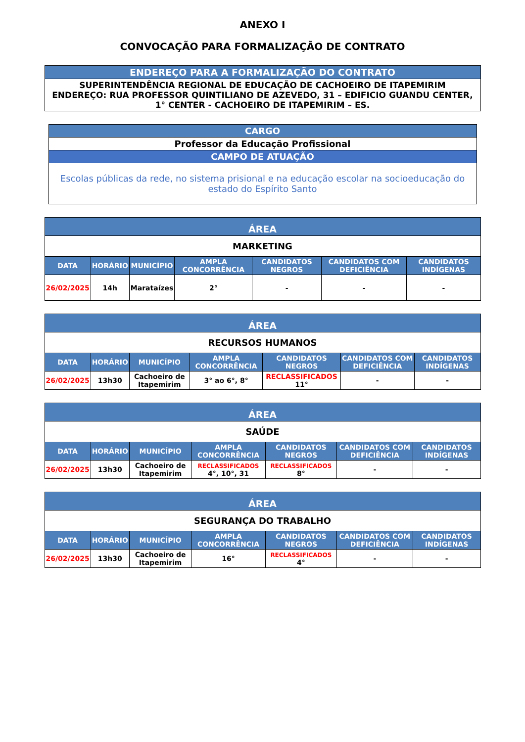ANEXO I
CONVOCAÇÃO PARA FORMALIZAÇÃO DE CONTRATO
| ENDEREÇO PARA A FORMALIZAÇÃO DO CONTRATO |
| --- |
| SUPERINTENDÊNCIA REGIONAL DE EDUCAÇÃO DE CACHOEIRO DE ITAPEMIRIM ENDEREÇO: RUA PROFESSOR QUINTILIANO DE AZEVEDO, 31 – EDIFICIO GUANDU CENTER, 1° CENTER - CACHOEIRO DE ITAPEMIRIM – ES. |
| CARGO |
| --- |
| Professor da Educação Profissional |
| CAMPO DE ATUAÇÃO |
| Escolas públicas da rede, no sistema prisional e na educação escolar na socioeducação do estado do Espírito Santo |
| ÁREA | | | | | | |
| --- | --- | --- | --- | --- | --- | --- |
| MARKETING | | | | | | |
| DATA | HORÁRIO | MUNICÍPIO | AMPLA CONCORRÊNCIA | CANDIDATOS NEGROS | CANDIDATOS COM DEFICIÊNCIA | CANDIDATOS INDÍGENAS |
| 26/02/2025 | 14h | Marataízes | 2° | - | - | - |
| ÁREA | | | | | | |
| --- | --- | --- | --- | --- | --- | --- |
| RECURSOS HUMANOS | | | | | | |
| DATA | HORÁRIO | MUNICÍPIO | AMPLA CONCORRÊNCIA | CANDIDATOS NEGROS | CANDIDATOS COM DEFICIÊNCIA | CANDIDATOS INDÍGENAS |
| 26/02/2025 | 13h30 | Cachoeiro de Itapemirim | 3° ao 6°, 8° | RECLASSIFICADOS 11° | - | - |
| ÁREA | | | | | | |
| --- | --- | --- | --- | --- | --- | --- |
| SAÚDE | | | | | | |
| DATA | HORÁRIO | MUNICÍPIO | AMPLA CONCORRÊNCIA | CANDIDATOS NEGROS | CANDIDATOS COM DEFICIÊNCIA | CANDIDATOS INDÍGENAS |
| 26/02/2025 | 13h30 | Cachoeiro de Itapemirim | RECLASSIFICADOS 4°, 10°, 31 | RECLASSIFICADOS 8° | - | - |
| ÁREA | | | | | | |
| --- | --- | --- | --- | --- | --- | --- |
| SEGURANÇA DO TRABALHO | | | | | | |
| DATA | HORÁRIO | MUNICÍPIO | AMPLA CONCORRÊNCIA | CANDIDATOS NEGROS | CANDIDATOS COM DEFICIÊNCIA | CANDIDATOS INDÍGENAS |
| 26/02/2025 | 13h30 | Cachoeiro de Itapemirim | 16° | RECLASSIFICADOS 4° | - | - |